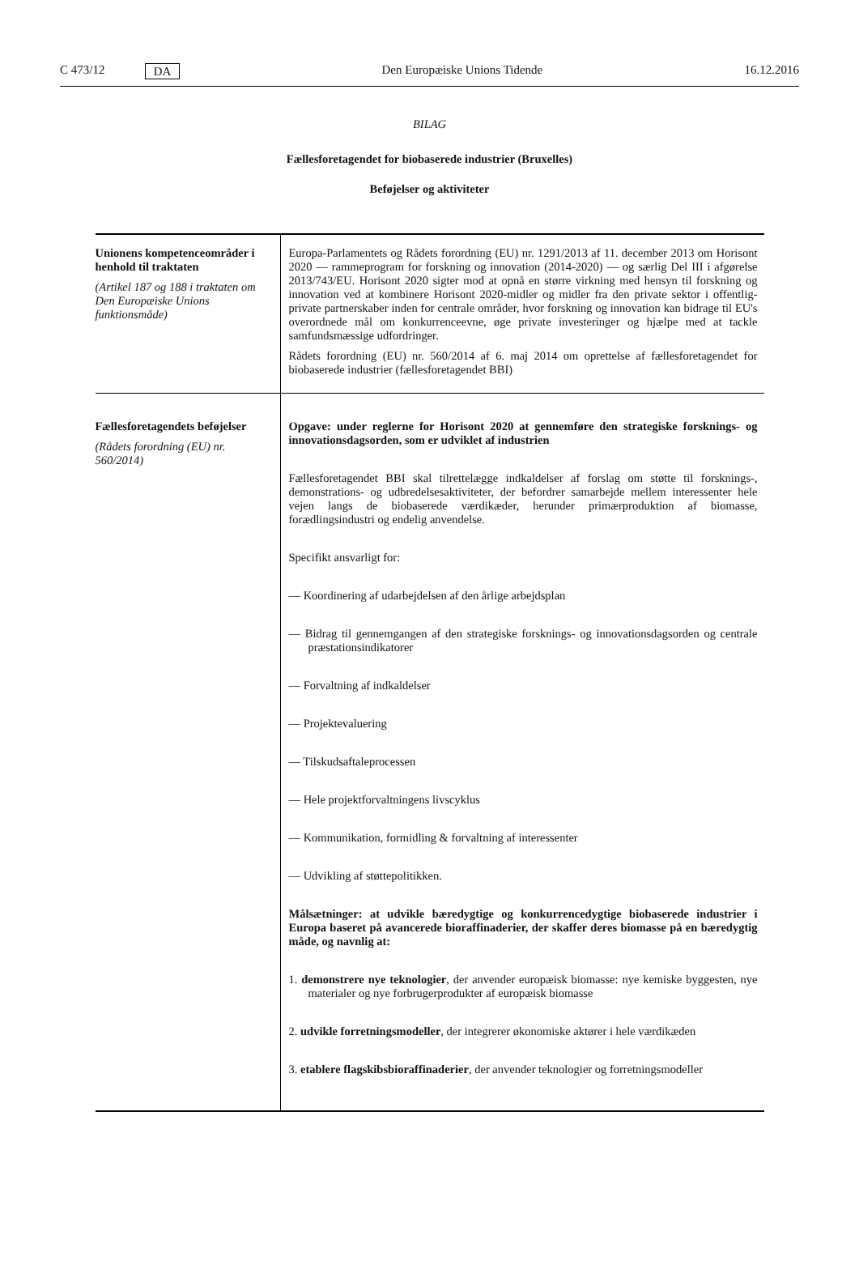C 473/12 DA Den Europæiske Unions Tidende 16.12.2016
BILAG
Fællesforetagendet for biobaserede industrier (Bruxelles)
Beføjelser og aktiviteter
| Unionens kompetenceområder i henhold til traktaten (Artikel 187 og 188 i traktaten om Den Europæiske Unions funktionsmåde) | Europa-Parlamentets og Rådets forordning (EU) nr. 1291/2013 af 11. december 2013 om Horisont 2020 — rammeprogram for forskning og innovation (2014-2020) — og særlig Del III i afgørelse 2013/743/EU. Horisont 2020 sigter mod at opnå en større virkning med hensyn til forskning og innovation ved at kombinere Horisont 2020-midler og midler fra den private sektor i offentlig-private partnerskaber inden for centrale områder, hvor forskning og innovation kan bidrage til EU's overordnede mål om konkurrenceevne, øge private investeringer og hjælpe med at tackle samfundsmæssige udfordringer. Rådets forordning (EU) nr. 560/2014 af 6. maj 2014 om oprettelse af fællesforetagendet for biobaserede industrier (fællesforetagendet BBI) |
| Fællesforetagendets beføjelser (Rådets forordning (EU) nr. 560/2014) | Opgave: under reglerne for Horisont 2020 at gennemføre den strategiske forsknings- og innovationsdagsorden, som er udviklet af industrien Fællesforetagendet BBI skal tilrettelægge indkaldelser af forslag om støtte til forsknings-, demonstrations- og udbredelsesaktiviteter, der befordrer samarbejde mellem interessenter hele vejen langs de biobaserede værdikæder, herunder primærproduktion af biomasse, forædlingsindustri og endelig anvendelse. Specifikt ansvarligt for: — Koordinering af udarbejdelsen af den årlige arbejdsplan — Bidrag til gennemgangen af den strategiske forsknings- og innovationsdagsorden og centrale præstationsindikatorer — Forvaltning af indkaldelser — Projektevaluering — Tilskudsaftaleprocessen — Hele projektforvaltningens livscyklus — Kommunikation, formidling & forvaltning af interessenter — Udvikling af støttepolitikken. Målsætninger: at udvikle bæredygtige og konkurrencedygtige biobaserede industrier i Europa baseret på avancerede bioraffinaderier, der skaffer deres biomasse på en bæredygtig måde, og navnlig at: 1. demonstrere nye teknologier , der anvender europæisk biomasse: nye kemiske byggesten, nye materialer og nye forbrugerprodukter af europæisk biomasse 2. udvikle forretningsmodeller , der integrerer økonomiske aktører i hele værdikæden 3. etablere flagskibsbioraffinaderier , der anvender teknologier og forretningsmodeller |